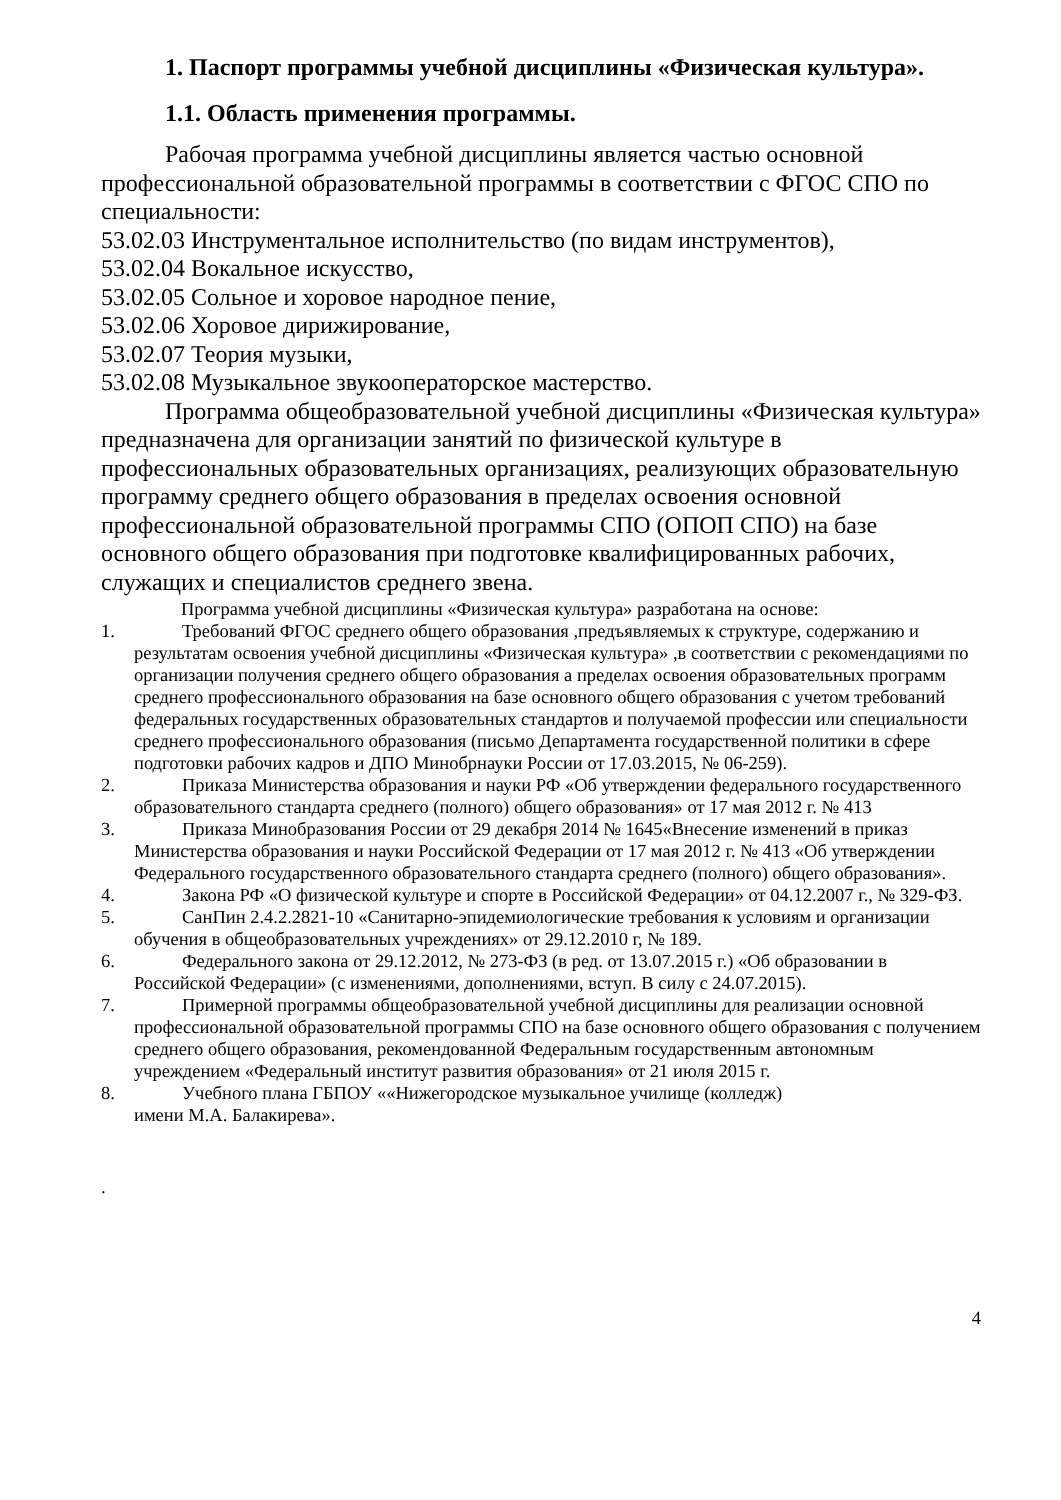1. Паспорт программы учебной дисциплины «Физическая культура».
1.1. Область применения программы.
Рабочая программа учебной дисциплины является частью основной профессиональной образовательной программы в соответствии с ФГОС СПО по специальности:
53.02.03 Инструментальное исполнительство (по видам инструментов),
53.02.04 Вокальное искусство,
53.02.05 Сольное и хоровое народное пение,
53.02.06 Хоровое дирижирование,
53.02.07 Теория музыки,
53.02.08 Музыкальное звукооператорское мастерство.
Программа общеобразовательной учебной дисциплины «Физическая культура» предназначена для организации занятий по физической культуре в профессиональных образовательных организациях, реализующих образовательную программу среднего общего образования в пределах освоения основной профессиональной образовательной программы СПО (ОПОП СПО) на базе основного общего образования при подготовке квалифицированных рабочих, служащих и специалистов среднего звена.
Программа учебной дисциплины «Физическая культура» разработана на основе:
1. Требований ФГОС среднего общего образования ,предъявляемых к структуре, содержанию и результатам освоения учебной дисциплины «Физическая культура» ,в соответствии с рекомендациями по организации получения среднего общего образования а пределах освоения образовательных программ среднего профессионального образования на базе основного общего образования с учетом требований федеральных государственных образовательных стандартов и получаемой профессии или специальности среднего профессионального образования (письмо Департамента государственной политики в сфере подготовки рабочих кадров и ДПО Минобрнауки России от 17.03.2015, № 06-259).
2. Приказа Министерства образования и науки РФ «Об утверждении федерального государственного образовательного стандарта среднего (полного) общего образования» от 17 мая 2012 г. № 413
3. Приказа Минобразования России от 29 декабря 2014 № 1645«Внесение изменений в приказ Министерства образования и науки Российской Федерации от 17 мая 2012 г. № 413 «Об утверждении Федерального государственного образовательного стандарта среднего (полного) общего образования».
4. Закона РФ «О физической культуре и спорте в Российской Федерации» от 04.12.2007 г., № 329-ФЗ.
5. СанПин 2.4.2.2821-10 «Санитарно-эпидемиологические требования к условиям и организации обучения в общеобразовательных учреждениях» от 29.12.2010 г, № 189.
6. Федерального закона от 29.12.2012, № 273-ФЗ (в ред. от 13.07.2015 г.) «Об образовании в Российской Федерации» (с изменениями, дополнениями, вступ. В силу с 24.07.2015).
7. Примерной программы общеобразовательной учебной дисциплины для реализации основной профессиональной образовательной программы СПО на базе основного общего образования с получением среднего общего образования, рекомендованной Федеральным государственным автономным учреждением «Федеральный институт развития образования» от 21 июля 2015 г.
8. Учебного плана ГБПОУ ««Нижегородское музыкальное училище (колледж)
имени М.А. Балакирева».
.
4